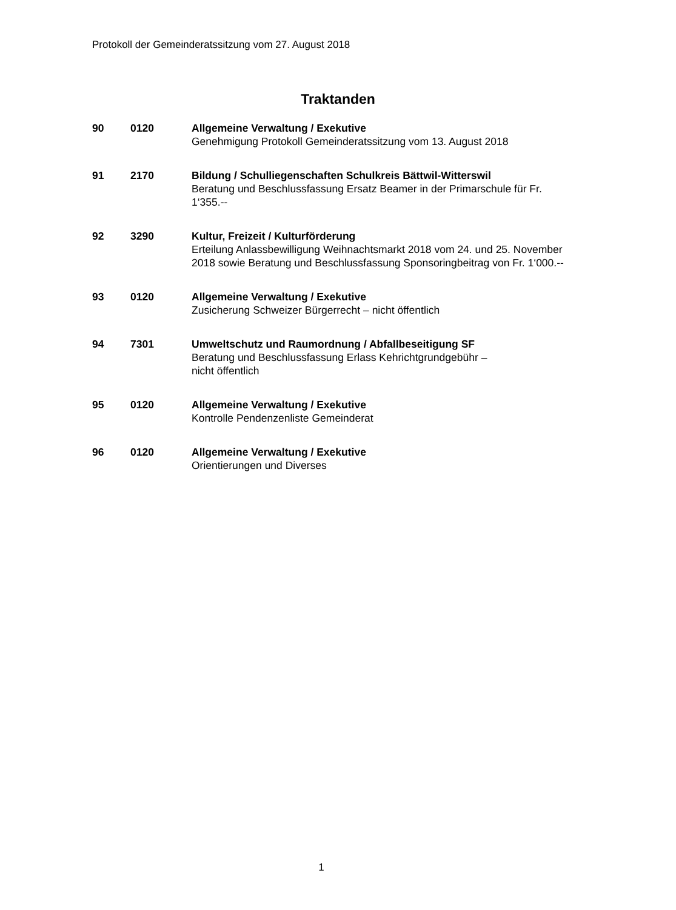Protokoll der Gemeinderatssitzung vom 27. August 2018
Traktanden
90 0120 Allgemeine Verwaltung / Exekutive
Genehmigung Protokoll Gemeinderatssitzung vom 13. August 2018
91 2170 Bildung / Schulliegenschaften Schulkreis Bättwil-Witterswil
Beratung und Beschlussfassung Ersatz Beamer in der Primarschule für Fr. 1‘355.--
92 3290 Kultur, Freizeit / Kulturförderung
Erteilung Anlassbewilligung Weihnachtsmarkt 2018 vom 24. und 25. November 2018 sowie Beratung und Beschlussfassung Sponsoringbeitrag von Fr. 1‘000.--
93 0120 Allgemeine Verwaltung / Exekutive
Zusicherung Schweizer Bürgerrecht – nicht öffentlich
94 7301 Umweltschutz und Raumordnung / Abfallbeseitigung SF
Beratung und Beschlussfassung Erlass Kehrichtgrundgebühr –
nicht öffentlich
95 0120 Allgemeine Verwaltung / Exekutive
Kontrolle Pendenzenliste Gemeinderat
96 0120 Allgemeine Verwaltung / Exekutive
Orientierungen und Diverses
1